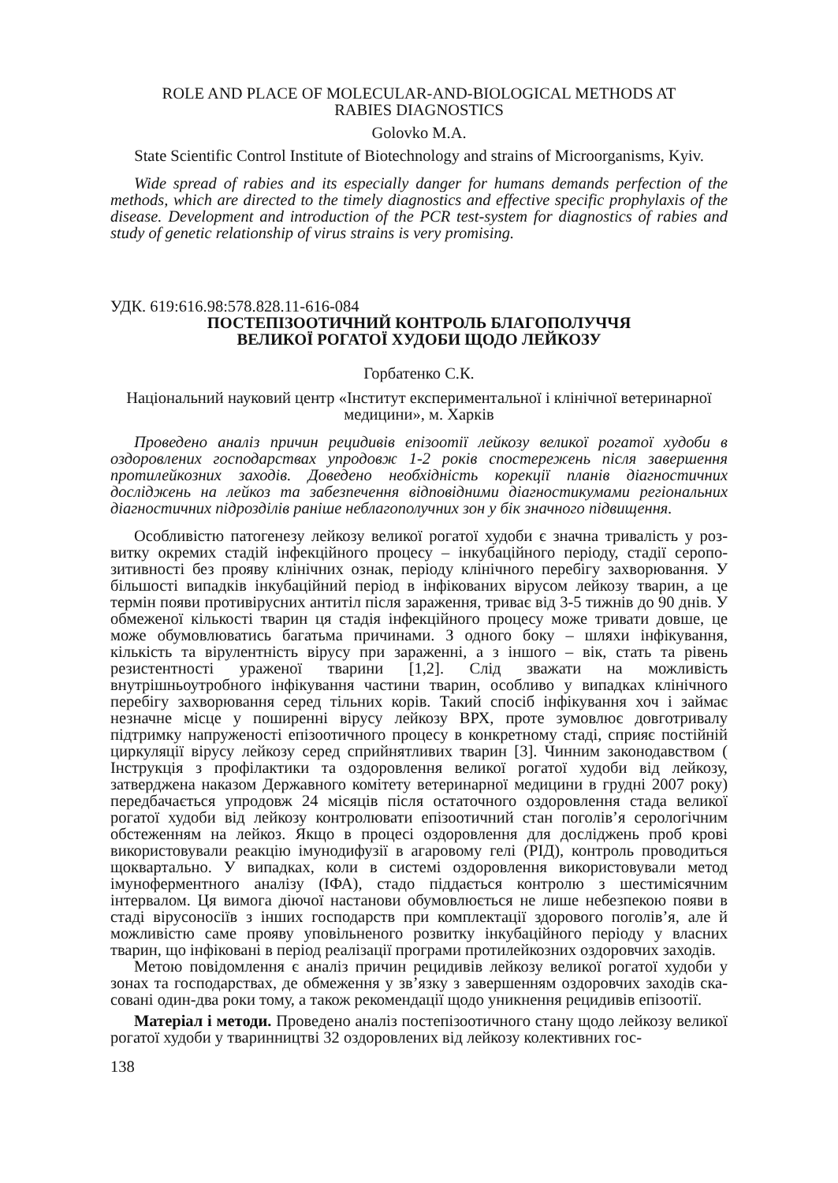ROLE AND PLACE OF MOLECULAR-AND-BIOLOGICAL METHODS AT
RABIES DIAGNOSTICS
Golovko M.A.
State Scientific Control Institute of Biotechnology and strains of Microorganisms, Kyiv.
Wide spread of rabies and its especially danger for humans demands perfection of the methods, which are directed to the timely diagnostics and effective specific prophylaxis of the disease. Development and introduction of the PCR test-system for diagnostics of rabies and study of genetic relationship of virus strains is very promising.
УДК. 619:616.98:578.828.11-616-084
ПОСТЕПІЗООТИЧНИЙ КОНТРОЛЬ БЛАГОПОЛУЧЧЯ
ВЕЛИКОЇ РОГАТОЇ ХУДОБИ ЩОДО ЛЕЙКОЗУ
Горбатенко С.К.
Національний науковий центр «Інститут експериментальної і клінічної ветеринар­ної медицини», м. Харків
Проведено аналіз причин рецидивів епізоотії лейкозу великої рогатої худоби в оздоров­лених господарствах упродовж 1-2 років спостережень після завершення протилейкоз­них заходів. Доведено необхідність корекції планів діагностичних досліджень на лейкоз та забезпечення відповідними діагностикумами регіональних діагностичних підрозділів раніше неблагополучних зон у бік значного підвищення.
Особливістю патогенезу лейкозу великої рогатої худоби є значна тривалість у роз­витку окремих стадій інфекційного процесу – інкубаційного періоду, стадії серопо­зитивності без прояву клінічних ознак, періоду клінічного перебігу захворювання. У більшості випадків інкубаційний період в інфікованих вірусом лейкозу тварин, а це термін появи противірусних антитіл після зараження, триває від 3-5 тижнів до 90 днів. У обмеженої кількості тварин ця стадія інфекційного процесу може три­вати довше, це може обумовлюватись багатьма причинами. З одного боку – шля­хи інфікування, кількість та вірулентність вірусу при зараженні, а з іншого – вік, стать та рівень резистентності ураженої тварини [1,2]. Слід зважати на можливість внутрішньоутробного інфікування частини тварин, особливо у випадках клінічно­го перебігу захворювання серед тільних корів. Такий спосіб інфікування хоч і зай­має незначне місце у поширенні вірусу лейкозу ВРХ, проте зумовлює довготривалу підтримку напруженості епізоотичного процесу в конкретному стаді, сприяє пос­тійній циркуляції вірусу лейкозу серед сприйнятливих тварин [3]. Чинним законо­давством ( Інструкція з профілактики та оздоровлення великої рогатої худоби від лейкозу, затверджена наказом Державного комітету ветеринарної медицини в грудні 2007 року) передбачається упродовж 24 місяців після остаточного оздоровлення стада великої рогатої худоби від лейкозу контролювати епізоотичний стан поголів’я серологічним обстеженням на лейкоз. Якщо в процесі оздоровлення для досліджень проб крові використовували реакцію імунодифузії в агаровому гелі (РІД), контроль проводиться щоквартально. У випадках, коли в системі оздоровлення використову­вали метод імуноферментного аналізу (ІФА), стадо піддається контролю з шести­місячним інтервалом. Ця вимога діючої настанови обумовлюється не лише небез­пекою появи в стаді вірусоносіїв з інших господарств при комплектації здорового поголів’я, але й можливістю саме прояву уповільненого розвитку інкубаційного пе­ріоду у власних тварин, що інфіковані в період реалізації програми протилейкозних оздоровчих заходів.
Метою повідомлення є аналіз причин рецидивів лейкозу великої рогатої худоби у зонах та господарствах, де обмеження у зв’язку з завершенням оздоровчих заходів ска­совані один-два роки тому, а також рекомендації щодо уникнення рецидивів епізоотії.
Матеріал і методи. Проведено аналіз постепізоотичного стану щодо лейкозу ве­ликої рогатої худоби у тваринництві 32 оздоровлених від лейкозу колективних гос-
138